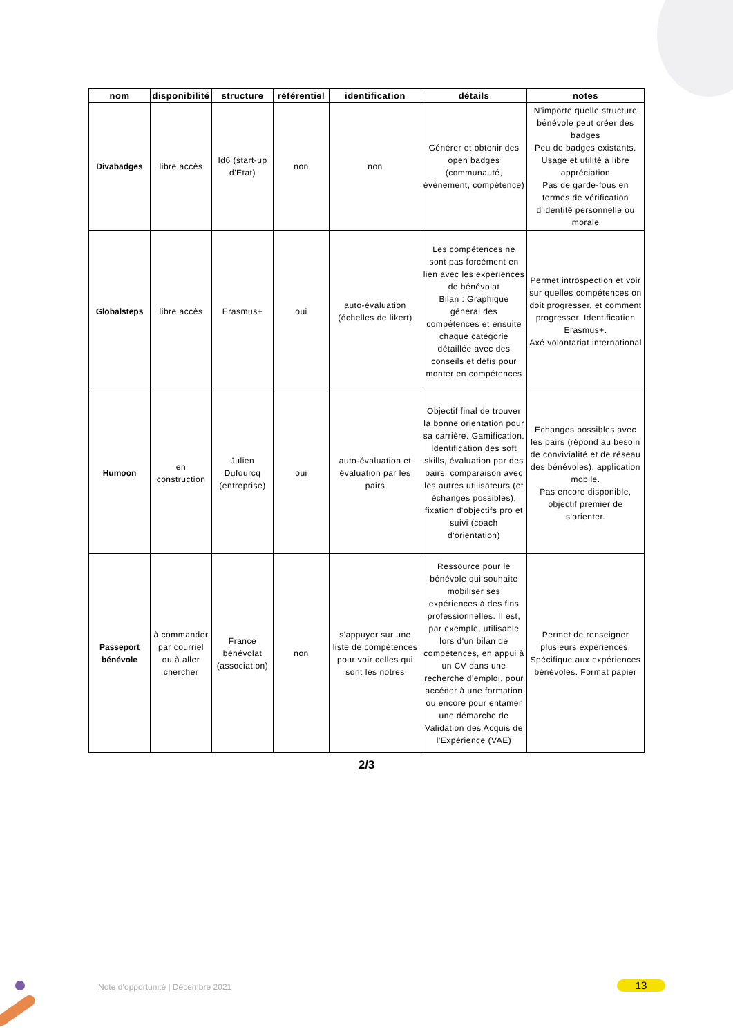| nom | disponibilité | structure | référentiel | identification | détails | notes |
| --- | --- | --- | --- | --- | --- | --- |
| Divabadges | libre accès | Id6 (start-up d'Etat) | non | non | Générer et obtenir des open badges (communauté, événement, compétence) | N'importe quelle structure bénévole peut créer des badges Peu de badges existants. Usage et utilité à libre appréciation Pas de garde-fous en termes de vérification d'identité personnelle ou morale |
| Globalsteps | libre accès | Erasmus+ | oui | auto-évaluation (échelles de likert) | Les compétences ne sont pas forcément en lien avec les expériences de bénévolat Bilan : Graphique général des compétences et ensuite chaque catégorie détaillée avec des conseils et défis pour monter en compétences | Permet introspection et voir sur quelles compétences on doit progresser, et comment progresser. Identification Erasmus+. Axé volontariat international |
| Humoon | en construction | Julien Dufourcq (entreprise) | oui | auto-évaluation et évaluation par les pairs | Objectif final de trouver la bonne orientation pour sa carrière. Gamification. Identification des soft skills, évaluation par des pairs, comparaison avec les autres utilisateurs (et échanges possibles), fixation d'objectifs pro et suivi (coach d'orientation) | Echanges possibles avec les pairs (répond au besoin de convivialité et de réseau des bénévoles), application mobile. Pas encore disponible, objectif premier de s'orienter. |
| Passeport bénévole | à commander par courriel ou à aller chercher | France bénévolat (association) | non | s'appuyer sur une liste de compétences pour voir celles qui sont les notres | Ressource pour le bénévole qui souhaite mobiliser ses expériences à des fins professionnelles. Il est, par exemple, utilisable lors d'un bilan de compétences, en appui à un CV dans une recherche d'emploi, pour accéder à une formation ou encore pour entamer une démarche de Validation des Acquis de l'Expérience (VAE) | Permet de renseigner plusieurs expériences. Spécifique aux expériences bénévoles. Format papier |
2/3
Note d’opportunité | Décembre 2021
13